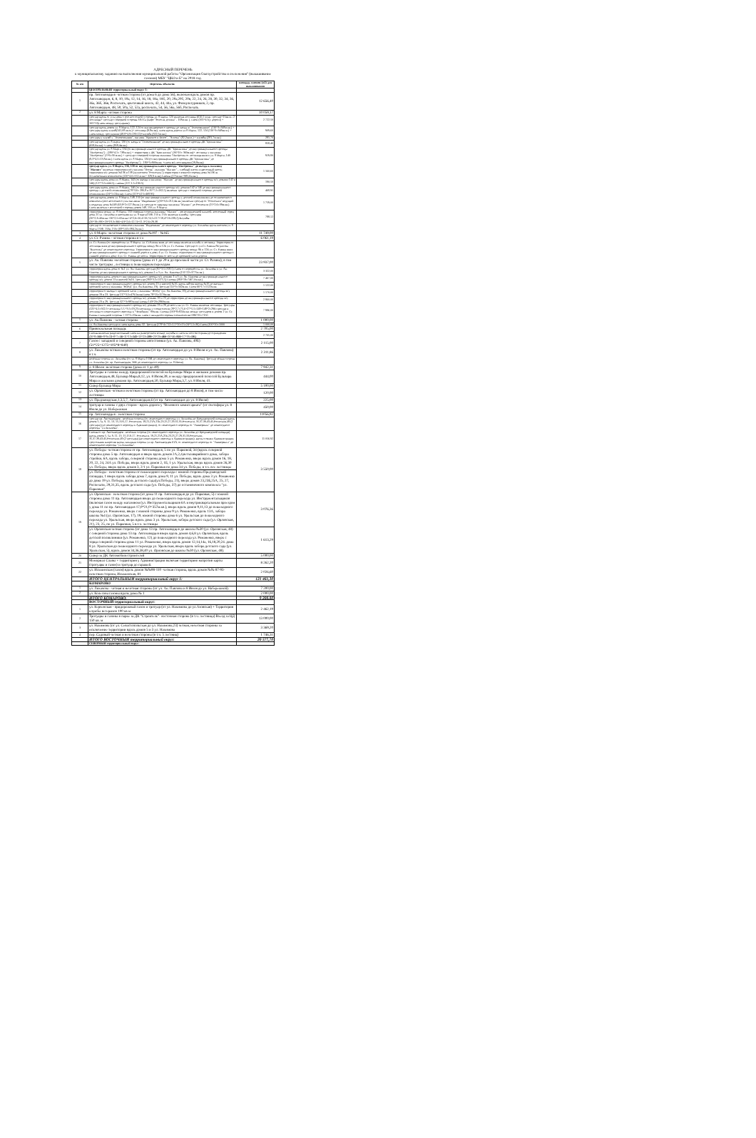АДРЕСНЫЙ ПЕРЕЧЕНЬ
к муниципальному заданию на выполнения муниципальной работы "Организация благоустройства и озеленения" (выкашивание газонов) МБУ "ЦКО и Б" на 2018 год.
| № п/п | Перечень объектов | площадь газонов (м2) для выкашивания |
| --- | --- | --- |
| | ЦЕНТРАЛЬНЫЙ территориальный округ 1: | |
| 1 | пр. Автозаводцев -чётная сторона (от дома 6 до дома 56), включая вдоль домов пр. Автозаводцев, 6, 8, 10, 10а, 12, 14, 16, 18, 18а, 18б, 20, 20а,20б, 20в, 22, 24, 26, 28, 30, 32, 34, 36, 36а, 36б, 36в, Роспечать, цветочный киоск, 42, 44, 44а, ул. Физкультурников, 2, пр. Автозаводцев, 48, 50, 50а, 52, 52а, роспечать, 54, 56, 56а, 56б, Роспечать. | 12 656,40 |
| 2 | ул. 8 Марта -чётная сторона | 10 059,17 |
| | тротуар вдоль от угла дома с юго-восточной стороны ул. 8 марта, 120 включая лестница (610,5 м.кв- тротуар+15кв.м.- 2 лестницы+ тротуар с северной стороны ЗАГСа (кафе "Золотая долина" - 108м.кв. ), газон (165*4,5(у дороги) + 165*12(газон между тротуарами) | 2 722,50 |
| | тротуар вдоль домов ул. 8 Марта, 122, 124 от внутридворового проезда до заезда в "Телекомпанию" (116*3=348м.кв.) + тротуары вдоль клумб(141,08 кв.м.)+ лестница (9,8м.кв), газон вдоль дороги ул.8 Марта, 122, 124 (116*3=348кв.м.) + газон между тротуарами (48,8*4,9=239,12)+клумба (322,5м.кв.) | 909,60 |
| | тротуары у клумб у "Телекомпании", магазин "Красное и Белое", "Аптека" (82,2кв.м.) + клумбы (281,7м.кв.) | 281,70 |
| | тротуар вдоль ул. 8 марта, 130 (от заезда в "Телекомпанию" до внутриквартального проезда ДК "Бригантина" (658,6м.кв) + газон (858,4м.кв.) | 858,40 |
| | тротуар вдоль ул. 8 Марта, 134 (от внутриквартального проезда ДК "Бригантина" до внутриквартального проезда "Пятёрочка") - (180*4,1= 738м.кв.) + территория у ДК "Бригантина" (36*10= 360м.кв)+ лестница у магазина "Пятёрочка" (5*6=30 м.кв.) + тротуар с северной стороны магазина "Пятёрочка от лестницы вниз к ул. 8 Марта, 140 (9,3*4,5=13,8м.кв.). Газон вдоль ул. 8 Марта, 134 (от внутриквартального проезда ДК "Бригантина" до внутриквартального проезда "Пятёрочка") - 180*5=900м.кв. +газон м/у лестницами (19,8м.кв) | 919,80 |
| | тротуар вдоль ул. 8 Марта, 136, 138 от внутриквартального проезда "Пятёрочка" до въезда к магазину "Магнит" включая территории м/у магазин "Ясень" -магазин "Магнит",- хлебный киоск и цветочный киоск; территория м/у домами №136 и 138 (за киоском "Роспечать");территория с южной стороны дома №136 за остановочным комплексом (120*4,6=552,м.кв.+ 329,9 м.кв) Газоны (175м.кв.+985,6м.кв.) | 1 160,60 |
| | тротуары вдоль дома ул. 8 Марта, 142 (от въезда к магазину "Магнит" до внутриквартального проезда м/у домами 142 и 146) (127*3,5=444,5), газоны (127,1,5=190,5) | 190,50 |
| | тротуары вдоль дома ул. 8 Марта, 146 (от внутриквартального проезда м/у домами 142 и 146 до внутриквартального проезда у детской поликлиники)(78*3,6= 280,8 и 35*7,5=262,5) включая тротуар с северной стороны детской поликлиники (24*1=24м.кв). Газон (113*4,15=468,95) | 468,95 |
| | тротуар вдоль домов ул. 8 Марта, 148, 150 (от внутриквартального проезда у детской поликлиники до остановочного комплекса (юго-восточного угла магазина "Индюшкин") (59*3,6=212,4м.кв.) включая тротуар от "Роспечати" ведущий к подъезду дома №148 (63,9*2=127,8м.кв.) и тротуар от крыльца магазина "Магнит" до Роспечати (15*2,6=39м.кв.). Газон включая с восточной стороны домов 148, 150 ул. 8 Марта. | 1 759,00 |
| | территория между ул. 8 Марта, 150 северная сторона магазина "Магнит" - регистрационной палатой- восточный торец дома 25 ул. Лихачёва и киосками на ул. 8 марта150б, 150 в, 150г включая клумбы. Тротуары (20*2,3=46м.кв.+26*2,5=65м.кв.+4*2,6=10,4+26,*4,5=117+18,4*13=239,2) Клумбы (20*19=380+20*18,3=366+4,9*2,6=12,74+11,3*2,6=29,38 | 788,12 |
| | тротуар от остановочного комплекса магазин "Индюшкин" до пешеходного перехода ул. Лихачёва вдоль киосков ул. 8 Марта 150б, 150в, 150г (68*5,65=384,2м.кв.) | |
| 3 | ул. 8 Марта -нечётная сторона от дома №197 - №165 | 11 749,00 |
| 4 | ул. Ст. Разина - чётная сторона в т.ч | 6 061,19 |
| | ул. Ст. Разина (от перекрёстка ул. 8 Марта- ул. Ст.Разина вниз до лестницы включая клумбу и лестницу. Территория от лестницы вниз до внутриквартального проезда между 8Б и 12Б ул. Ст. Разина. Тротуар от ул.Ст. Разина 8Б (аптека "Классика" до пешеходного перехода. Территория от внутриквартального проезда между 8Б и 12Б ул. Ст. Разина вниз до внутриквартального проезда с главной дороги к дому 4 ул. Ст. Разина. территория от внутриквартального проезда с главной дороги к дому 4 ул. Ст. Разина до моста. Территория от моста до проезжей части дороги. | |
| 5 | ул. Ак. Павлова -нечётная сторона (дома от 1 до 29 и до проезжей части ул. Ст. Разина), в том числе тротуары , лестницы к пешеходным переходам. | 23 937,00 |
| | территория вдоль дома от №1 ул. Ак. Павлова тротуар (91*3,5=318,5) Газон от перекрёстка ул. Лихачёва и ул. Ак. Павлова до внутриквартального проезда м/у домами 1 и 3 ул. Ак. Павлова (151*22=3775м.кв.) | 3 322,00 |
| | территория вдоль домов от внутриквартального проезда м/у домами 1 и 3 ул. Ак. Павлова до внутриквартального проезда м/у домом 13 и школой №16. Тротуар (393*3,5=1375,5) Газоны (393*19=7467,0м.кв.) | 7 467,00 |
| | территория от внутриквартального проезда м/у домом 13 и школой №16, вдоль забора школы №16 до въезда с проезжей части у магазина "НОРД" (ул. Ак.Павлова, 19). Тротуар 114*3=342м.кв. Газон 66*17=1122м.кв. | 1 122,00 |
| | территория от въезда с проезжей части у магазина "НОРД" (ул. Ак.Павлова, 19) до внутриквартального проезда м/у домами 19 и 23. Тротуар 137*3,5=479,5м.кв.Газон 78*15=1170м.кв. | 1 170,00 |
| | территория от внутриквартального проезда м/у домами 19 и 23 до территории до внутриквартального проезда м/у домами 23 и 29. Тротуар 327*3=981м.кв.Газоны 143*20=2860м.кв. | 2 860,00 |
| | территория от внутриквартального проезда м/у домами 23 и 29 до моста на ул. Ст. Разина включая лестницы. Тротуары (125*4,5=562,5+лестница 5.5.*3,5=19,25=лестница у стоматологии 28*2,7=75,6+27*5,5=148+148*2=296=тротуар и лестница от пешеходного перехода к "Челябанку" 80м.кв. Газоны (103*8=824м.кв. между тротуаром и домом 2 ул. Ст. Разина с западной стороны + 22*1=22м.кв. газон с западной стороны стоматологии+286*25=7150 | 7 996,00 |
| 5 | ул. Ак.Павлова - четная сторона | 1 000,00 |
| | ул. Ак.Павлова тротуар и газон вдоль дома 32. Тротуар (178*4=712=1,5*10=15=24*1,5=36) Газон (100*10=1000 | 1 000,00 |
| 6 | Привокзальная площадь | 2 705,00 |
| | Газоны включая разделительный газон на разворотном кольце, клумбы и газон за постом охраны до ограждения (20*8= 160 +8*9= 72 +8*7= 56 +11*13= 143 +13*23= 299 +23*20= 460 +20*46= 920 +17*35= 595 ) | 2 705,00 |
| 7 | Газон с западной и северной стороны автостоянки (ул. Ак. Павлова, 40Б) (51*25=1275=105*8=840) | 2 115,00 |
| 8 | ул. Лихачёва-чётная и нечётная стороны (от пр. Автозаводцев до ул. 8 Июля и ул. Ак. Павлова) в т.ч. | 2 311,86 |
| | нечётная сторона ул. Лихачёва (от ул. 8 Марта 150В до пешеходного перехода ул. Ак. Павлова). Тротуар чётная сторона ул. Лихачёва (от пр. Автозаводцев, 56В до пешеходного перехода ул. 8 Июля) | |
| 9 | л. 8 Июля -нечётная сторона (дома от 1 до 49) | 7 942,31 |
| 10 | Тротуары и газоны между придорожной полосой на Бульваре Мира и жилыми домами пр. Автозаводцев,48, Бульвар Мира,8,12, ул. 8 Июля,39, и между придорожной полосой Бульвара Мира и жилыми домами пр. Автозаводцев,50, Бульвар Мира,3,7, ул. 8 Июля, 41. | 444,00 |
| 11 | Сквер Бульвар Мира | 5 100,00 |
| 12 | ул. Орловская -чётная и нечётная стороны (от пр. Автозаводцев до 8 Июля), в том числе лестницы | 120,00 |
| 13 | ул. Предзаводская,1,3,5,7, Автозаводцев,6 (от пр. Автозаводцев до ул. 8 Июля) | 225,00 |
| 14 | тротуар и газоны с двух сторон - вдоль дороги у "Военного комиссариата" (от светофора ул. 8 Июля до ул. Набережная | 450,00 |
| 15 | пр. Автозаводцев - нечётная сторона | 11056,92 |
| 16 | тротуар пр. Автозаводцев - нечётная сторона (от пешеходного перехода ул. Лихачёва до Предзаводской площади) вдоль домов 5, 5а, 9, 11, 13, 15,15А,17, Роспечати, 19,21,21А,21Б,23,25,27,29,31,33,Роспечати, 35,37,39,43,45,Роспечати,49 (2 тротуара) (до пешеходного перехода к Администрации), от пешеходного перехода от "Универмага" до пешеходного перехода "ул.Лихачёва". | |
| 17 | Газоны от пр. Автозаводцев - нечётная сторона (от пешеходного перехода ул. Лихачёва до Предзаводской площади) вдоль домов 5, 5а, 9, 11, 13, 15,15А,17, Роспечати, 19,21,21А,21Б,23,25,27,29,31,33,Роспечати, 35,37,39,43,45,Роспечати,49 (2 тротуара) (до пешеходного перехода к Администрации), вдоль стоянки Администрации, треугольник напротив карты, западная сторона уз пр. Автозаводцев 61А, от пешеходного перехода от "Универмага" до пешеходного перехода "ул.Лихачёва". | 11 056,92 |
| 18 | ул. Победы -четная сторона от пр. Автозаводцев, 5 по ул. Парковой, 34 (вдоль северной стороны дома 5 пр. Автозаводцев и вверх вдоль домов 2А,2,4,ветхоаварийного дома, забора стройки, 6А, вдоль забора, северной стороны дома 5 ул. Романенко, вверх вдоль домов 16, 18, 20, 22, 24, 24А ул. Победы, вверх вдоль домов 2, 1Б, 1 ул. Уральская, вверх вдоль домов 26,30 ул. Победы, вверх вдоль домов 3, 2/1 ул. Парковая по дома 34 ул. Победы, в т.ч. все лестницы | 3 550,00 |
| | ул. Победы - нечётная сторона от пешеходного перехода с южной стороны Предзаводской площади, 1 вверх вдоль забора дома 7, вдоль дома 9, 11 ул. Победы, вдоль дома 3 ул. Романенко до дома 19 ул. Победы, вдоль детского сада(ул.Победы, 21), вверх домов 23,23Б,25А, 25, 27, Роспечати, 29,31,35, вдоль детского сада (ул. Победы, 37) до остановочного комплекса "ул. Парковая" | |
| 19 | ул. Орловская - нечетная сторона (от дома 11 пр. Автозаводцев до ул. Парковая, 5) с южной стороны дома 11 пр. Автозаводцев вверх до пешеходного перехода ул. Инструментальщиков (включая газон между магазином (ул. Инструментальщиков 6А и внутриквартальным проездом у дома 11 по пр. Автозаводцев 17,0*21,0=357м.кв.), вверх вдоль домов 9,11,13 до пешеходного перехода ул. Романенко, вверх с южной стороны дома 9 ул. Романенко, вдоль 13А, забора школы №4 (ул. Орловская, 17), 19, южной стороны дома 6 ул. Уральская до пешеходного перехода ул. Уральская, вверх вдоль дома 3 ул. Уральская, забора детского сада (ул. Орловская, 21), 23, 25, по ул. Парковая, 5 в.т.ч. лестницы | 3 076,36 |
| | ул. Орловская-четная сторона (от дома 13 пр. Автозаводцев до школы №30 (ул. Орловская, 48) с северной стороны дома 13 пр. Автозаводцев вверх вдоль домов 4,6,8 ул. Орловская, вдоль детской поликлиники (ул. Романенко, 12) до пешеходного перехода ул. Романенко, вверх с торца северной стороны дома 11 ул. Романенко, вверх вдоль домов 12,14,14а, 16,18,20,24. дома 8 ул. Уральская до пешеходного перехода ул. Уральская, вверх вдоль забора детского сада (ул. Уральская, 5), вдоль домов 34,36,38,40 ул. Орловская до школы №30 (ул. Орловская, 48). | 1 613,29 |
| 20 | Сквер за ДК Автомобилестроителей | 5 000,00 |
| 21 | Мемориал Славы + территория у Администрации включая территорию напротив карты (тротуары и газон) и тротуар до гаражей. | 8 262,20 |
| 22 | ул. Ильменская (газон) вдоль домов №№98-110 -четная сторона, вдоль домов №№ 87-93- нечетная сторона, Ильменская, 81 | 2 026,60 |
| | ИТОГО ЦЕНТРАЛЬНЫЙ территориальный округ 1: | 121 461,30 |
| | КОМАРОВО | |
| 1 | ул. Лихачёва - чётная и нечётная стороны (от ул. Ак. Павлова и 8 Июля до ул. Набережной). | 7 200,00 |
| 2 | ул. Колесова газоны вдоль дома № 1 | 2 000,00 |
| | ИТОГО КОМАРОВО: | 9 200,00 |
| | ВОСТОЧНЫЙ территориальный округ: | |
| 1 | ул. Керченская - придорожный газон и тротуар (от ул. Нахимова до ул.Азовская) + Территория клумбы ветеранов 100 кв.м | 2 462,19 |
| 2 | Тротуары и газоны в парке за ДК "Строитель"- восточная сторона (в т.ч. лестница) Въезд за ЦД 150 кв. м | 13 000,00 |
| 3 | ул. Нахимова (от ул. Севастопольская до ул. Нахимова,23) четная, нечетная стороны за исключение территории вдоль домов 5 и 3 ул. Нахимова | 3 369,20 |
| 4 | пер. Садовый-четная и нечетная стороны (в т.ч. 5 лестниц) | 1 746,31 |
| | ИТОГО ВОСТОЧНЫЙ территориальный округ: | 20 577,70 |
| | СЕВЕРНЫЙ территориальный округ: | |